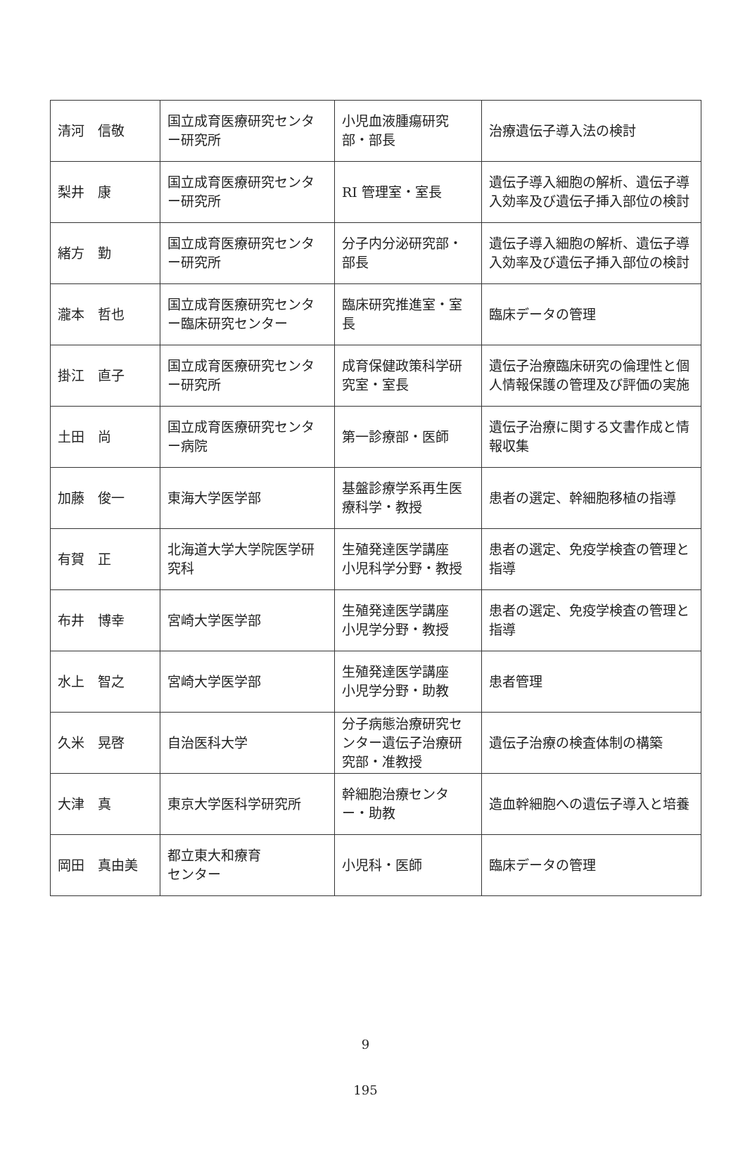| 清河 信敬 | 国立成育医療研究センター研究所 | 小児血液腫瘍研究部・部長 | 治療遺伝子導入法の検討 |
| 梨井 康 | 国立成育医療研究センター研究所 | RI 管理室・室長 | 遺伝子導入細胞の解析、遺伝子導入効率及び遺伝子挿入部位の検討 |
| 緒方 勤 | 国立成育医療研究センター研究所 | 分子内分泌研究部・部長 | 遺伝子導入細胞の解析、遺伝子導入効率及び遺伝子挿入部位の検討 |
| 瀧本 哲也 | 国立成育医療研究センター臨床研究センター | 臨床研究推進室・室長 | 臨床データの管理 |
| 掛江 直子 | 国立成育医療研究センター研究所 | 成育保健政策科学研究室・室長 | 遺伝子治療臨床研究の倫理性と個人情報保護の管理及び評価の実施 |
| 土田 尚 | 国立成育医療研究センター病院 | 第一診療部・医師 | 遺伝子治療に関する文書作成と情報収集 |
| 加藤 俊一 | 東海大学医学部 | 基盤診療学系再生医療科学・教授 | 患者の選定、幹細胞移植の指導 |
| 有賀 正 | 北海道大学大学院医学研究科 | 生殖発達医学講座 小児科学分野・教授 | 患者の選定、免疫学検査の管理と指導 |
| 布井 博幸 | 宮崎大学医学部 | 生殖発達医学講座 小児学分野・教授 | 患者の選定、免疫学検査の管理と指導 |
| 水上 智之 | 宮崎大学医学部 | 生殖発達医学講座 小児学分野・助教 | 患者管理 |
| 久米 晃啓 | 自治医科大学 | 分子病態治療研究センター遺伝子治療研究部・准教授 | 遺伝子治療の検査体制の構築 |
| 大津 真 | 東京大学医科学研究所 | 幹細胞治療センター・助教 | 造血幹細胞への遺伝子導入と培養 |
| 岡田 真由美 | 都立東大和療育 センター | 小児科・医師 | 臨床データの管理 |
9
195